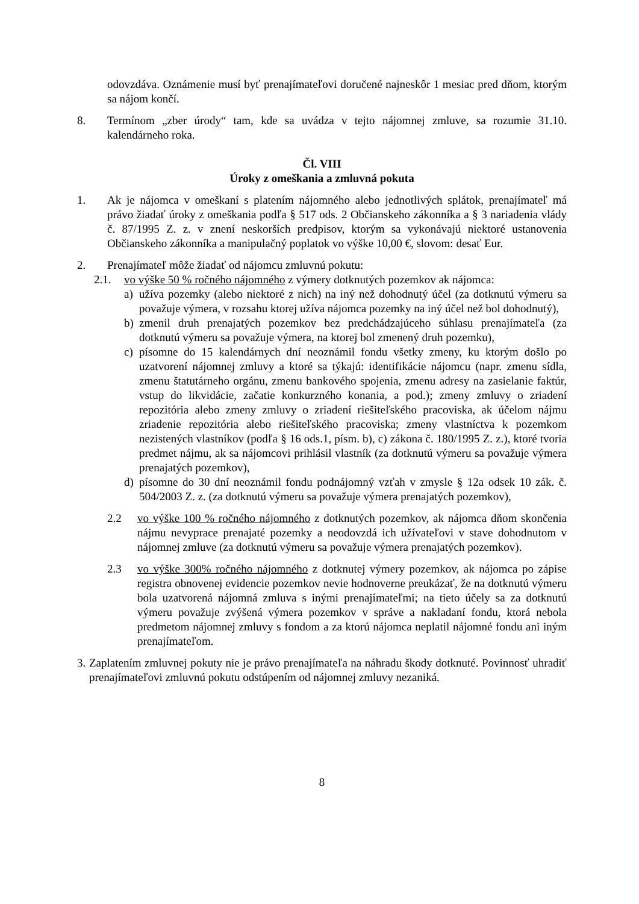odovzdáva. Oznámenie musí byť prenajímateľovi doručené najneskôr 1 mesiac pred dňom, ktorým sa nájom končí.
8. Termínom „zber úrody“ tam, kde sa uvádza v tejto nájomnej zmluve, sa rozumie 31.10. kalendárneho roka.
Čl. VIII
Úroky z omeškania a zmluvná pokuta
1. Ak je nájomca v omeškaní s platením nájomného alebo jednotlivých splátok, prenajímateľ má právo žiadať úroky z omeškania podľa § 517 ods. 2 Občianskeho zákonníka a § 3 nariadenia vlády č. 87/1995 Z. z. v znení neskorších predpisov, ktorým sa vykonávajú niektoré ustanovenia Občianskeho zákonníka a manipulačný poplatok vo výške 10,00 €, slovom: desať Eur.
2. Prenajímateľ môže žiadať od nájomcu zmluvnú pokutu:
2.1. vo výške 50 % ročného nájomného z výmery dotknutých pozemkov ak nájomca:
a) užíva pozemky (alebo niektoré z nich) na iný než dohodnutý účel (za dotknutú výmeru sa považuje výmera, v rozsahu ktorej užíva nájomca pozemky na iný účel než bol dohodnutý),
b) zmenil druh prenajatých pozemkov bez predchádzajúceho súhlasu prenajímateľa (za dotknutú výmeru sa považuje výmera, na ktorej bol zmenený druh pozemku),
c) písomne do 15 kalendárnych dní neoznámil fondu všetky zmeny, ku ktorým došlo po uzatvorení nájomnej zmluvy a ktoré sa týkajú: identifikácie nájomcu (napr. zmenu sídla, zmenu štatutárneho orgánu, zmenu bankového spojenia, zmenu adresy na zasielanie faktúr, vstup do likvidácie, začatie konkurzného konania, a pod.); zmeny zmluvy o zriadení repozitória alebo zmeny zmluvy o zriadení riešiteľského pracoviska, ak účelom nájmu zriadenie repozitória alebo riešiteľského pracoviska; zmeny vlastníctva k pozemkom nezistených vlastníkov (podľa § 16 ods.1, písm. b), c) zákona č. 180/1995 Z. z.), ktoré tvoria predmet nájmu, ak sa nájomcovi prihlásil vlastník (za dotknutú výmeru sa považuje výmera prenajatých pozemkov),
d) písomne do 30 dní neoznámil fondu podnájomný vzťah v zmysle § 12a odsek 10 zák. č. 504/2003 Z. z. (za dotknutú výmeru sa považuje výmera prenajatých pozemkov),
2.2 vo výške 100 % ročného nájomného z dotknutých pozemkov, ak nájomca dňom skončenia nájmu nevyprace prenajaté pozemky a neodovzdá ich užívateľovi v stave dohodnutom v nájomnej zmluve (za dotknutú výmeru sa považuje výmera prenajatých pozemkov).
2.3 vo výške 300% ročného nájomného z dotknutej výmery pozemkov, ak nájomca po zápise registra obnovenej evidencie pozemkov nevie hodnoverne preukázať, že na dotknutú výmeru bola uzatvorená nájomná zmluva s inými prenajímateľmi; na tieto účely sa za dotknutú výmeru považuje zvýšená výmera pozemkov v správe a nakladaní fondu, ktorá nebola predmetom nájomnej zmluvy s fondom a za ktorú nájomca neplatil nájomné fondu ani iným prenajímateľom.
3.
Zaplatením zmluvnej pokuty nie je právo prenajímateľa na náhradu škody dotknuté. Povinnosť uhradiť prenajímateľovi zmluvnú pokutu odstúpením od nájomnej zmluvy nezaniká.
8